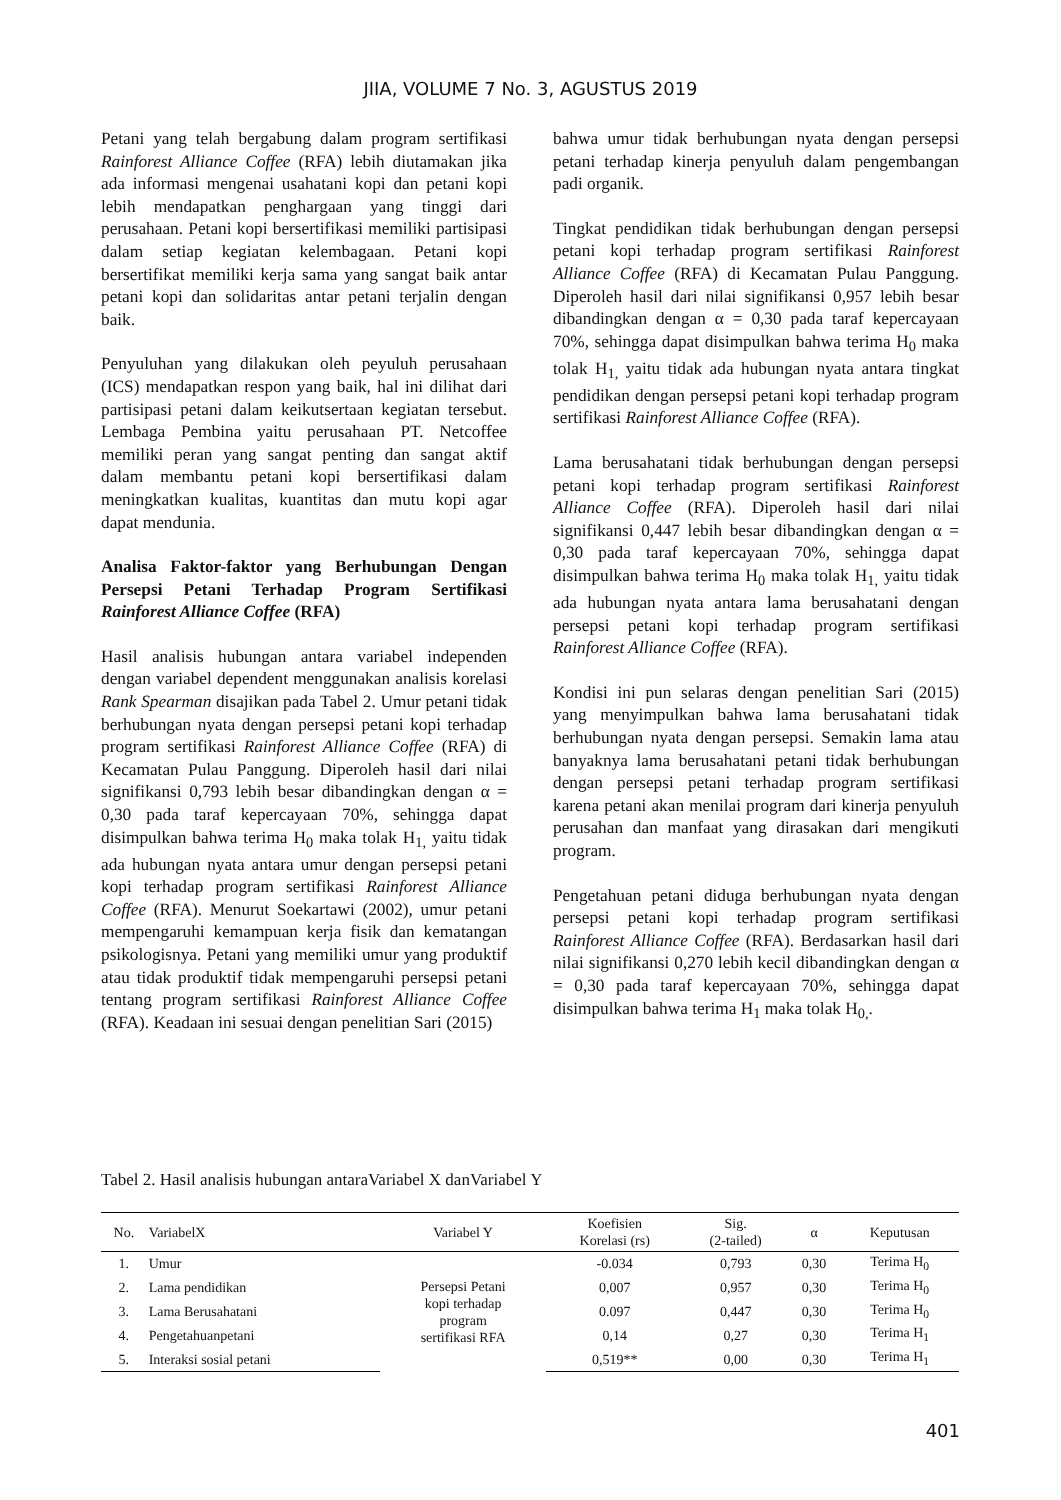JIIA, VOLUME 7 No. 3, AGUSTUS 2019
Petani yang telah bergabung dalam program sertifikasi Rainforest Alliance Coffee (RFA) lebih diutamakan jika ada informasi mengenai usahatani kopi dan petani kopi lebih mendapatkan penghargaan yang tinggi dari perusahaan. Petani kopi bersertifikasi memiliki partisipasi dalam setiap kegiatan kelembagaan. Petani kopi bersertifikat memiliki kerja sama yang sangat baik antar petani kopi dan solidaritas antar petani terjalin dengan baik.
Penyuluhan yang dilakukan oleh peyuluh perusahaan (ICS) mendapatkan respon yang baik, hal ini dilihat dari partisipasi petani dalam keikutsertaan kegiatan tersebut. Lembaga Pembina yaitu perusahaan PT. Netcoffee memiliki peran yang sangat penting dan sangat aktif dalam membantu petani kopi bersertifikasi dalam meningkatkan kualitas, kuantitas dan mutu kopi agar dapat mendunia.
Analisa Faktor-faktor yang Berhubungan Dengan Persepsi Petani Terhadap Program Sertifikasi Rainforest Alliance Coffee (RFA)
Hasil analisis hubungan antara variabel independen dengan variabel dependent menggunakan analisis korelasi Rank Spearman disajikan pada Tabel 2. Umur petani tidak berhubungan nyata dengan persepsi petani kopi terhadap program sertifikasi Rainforest Alliance Coffee (RFA) di Kecamatan Pulau Panggung. Diperoleh hasil dari nilai signifikansi 0,793 lebih besar dibandingkan dengan α = 0,30 pada taraf kepercayaan 70%, sehingga dapat disimpulkan bahwa terima H<sub>0</sub> maka tolak H<sub>1,</sub> yaitu tidak ada hubungan nyata antara umur dengan persepsi petani kopi terhadap program sertifikasi Rainforest Alliance Coffee (RFA). Menurut Soekartawi (2002), umur petani mempengaruhi kemampuan kerja fisik dan kematangan psikologisnya. Petani yang memiliki umur yang produktif atau tidak produktif tidak mempengaruhi persepsi petani tentang program sertifikasi Rainforest Alliance Coffee (RFA). Keadaan ini sesuai dengan penelitian Sari (2015)
bahwa umur tidak berhubungan nyata dengan persepsi petani terhadap kinerja penyuluh dalam pengembangan padi organik.
Tingkat pendidikan tidak berhubungan dengan persepsi petani kopi terhadap program sertifikasi Rainforest Alliance Coffee (RFA) di Kecamatan Pulau Panggung. Diperoleh hasil dari nilai signifikansi 0,957 lebih besar dibandingkan dengan α = 0,30 pada taraf kepercayaan 70%, sehingga dapat disimpulkan bahwa terima H<sub>0</sub> maka tolak H<sub>1,</sub> yaitu tidak ada hubungan nyata antara tingkat pendidikan dengan persepsi petani kopi terhadap program sertifikasi Rainforest Alliance Coffee (RFA).
Lama berusahatani tidak berhubungan dengan persepsi petani kopi terhadap program sertifikasi Rainforest Alliance Coffee (RFA). Diperoleh hasil dari nilai signifikansi 0,447 lebih besar dibandingkan dengan α = 0,30 pada taraf kepercayaan 70%, sehingga dapat disimpulkan bahwa terima H<sub>0</sub> maka tolak H<sub>1,</sub> yaitu tidak ada hubungan nyata antara lama berusahatani dengan persepsi petani kopi terhadap program sertifikasi Rainforest Alliance Coffee (RFA).
Kondisi ini pun selaras dengan penelitian Sari (2015) yang menyimpulkan bahwa lama berusahatani tidak berhubungan nyata dengan persepsi. Semakin lama atau banyaknya lama berusahatani petani tidak berhubungan dengan persepsi petani terhadap program sertifikasi karena petani akan menilai program dari kinerja penyuluh perusahan dan manfaat yang dirasakan dari mengikuti program.
Pengetahuan petani diduga berhubungan nyata dengan persepsi petani kopi terhadap program sertifikasi Rainforest Alliance Coffee (RFA). Berdasarkan hasil dari nilai signifikansi 0,270 lebih kecil dibandingkan dengan α = 0,30 pada taraf kepercayaan 70%, sehingga dapat disimpulkan bahwa terima H<sub>1</sub> maka tolak H<sub>0,</sub>.
Tabel 2. Hasil analisis hubungan antaraVariabel X danVariabel Y
| No. | VariabelX | Variabel Y | Koefisien Korelasi (rs) | Sig. (2-tailed) | α | Keputusan |
| --- | --- | --- | --- | --- | --- | --- |
| 1. | Umur | Persepsi Petani kopi terhadap program sertifikasi RFA | -0.034 | 0,793 | 0,30 | Terima H<sub>0</sub> |
| 2. | Lama pendidikan | | 0,007 | 0,957 | 0,30 | Terima H<sub>0</sub> |
| 3. | Lama Berusahatani | | 0.097 | 0,447 | 0,30 | Terima H<sub>0</sub> |
| 4. | Pengetahuanpetani | | 0,14 | 0,27 | 0,30 | Terima H<sub>1</sub> |
| 5. | Interaksi sosial petani | | 0,519** | 0,00 | 0,30 | Terima H<sub>1</sub> |
401